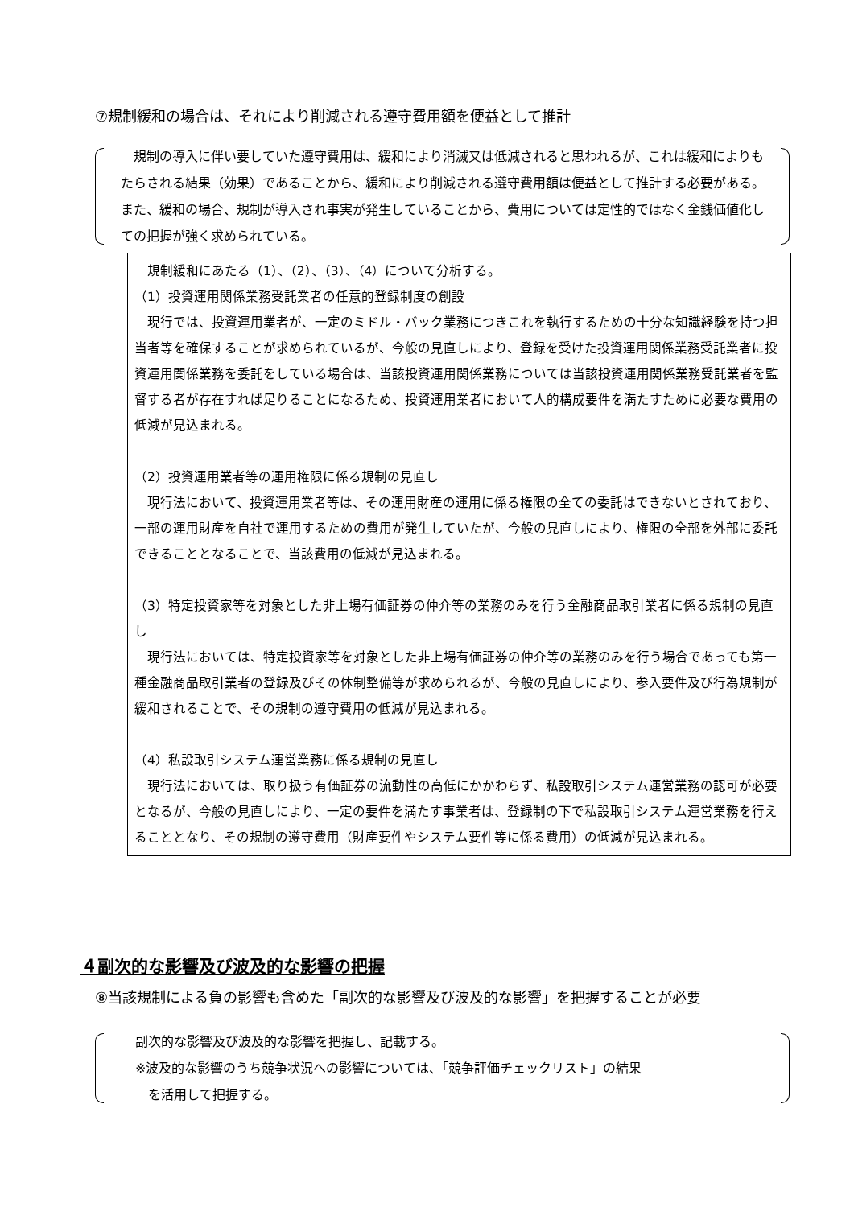⑦規制緩和の場合は、それにより削減される遵守費用額を便益として推計
　規制の導入に伴い要していた遵守費用は、緩和により消滅又は低減されると思われるが、これは緩和によりもたらされる結果（効果）であることから、緩和により削減される遵守費用額は便益として推計する必要がある。また、緩和の場合、規制が導入され事実が発生していることから、費用については定性的ではなく金銭価値化しての把握が強く求められている。
　規制緩和にあたる（1）、（2）、（3）、（4）について分析する。
（1）投資運用関係業務受託業者の任意的登録制度の創設
　現行では、投資運用業者が、一定のミドル・バック業務につきこれを執行するための十分な知識経験を持つ担当者等を確保することが求められているが、今般の見直しにより、登録を受けた投資運用関係業務受託業者に投資運用関係業務を委託をしている場合は、当該投資運用関係業務については当該投資運用関係業務受託業者を監督する者が存在すれば足りることになるため、投資運用業者において人的構成要件を満たすために必要な費用の低減が見込まれる。
（2）投資運用業者等の運用権限に係る規制の見直し
　現行法において、投資運用業者等は、その運用財産の運用に係る権限の全ての委託はできないとされており、一部の運用財産を自社で運用するための費用が発生していたが、今般の見直しにより、権限の全部を外部に委託できることとなることで、当該費用の低減が見込まれる。
（3）特定投資家等を対象とした非上場有価証券の仲介等の業務のみを行う金融商品取引業者に係る規制の見直し
　現行法においては、特定投資家等を対象とした非上場有価証券の仲介等の業務のみを行う場合であっても第一種金融商品取引業者の登録及びその体制整備等が求められるが、今般の見直しにより、参入要件及び行為規制が緩和されることで、その規制の遵守費用の低減が見込まれる。
（4）私設取引システム運営業務に係る規制の見直し
　現行法においては、取り扱う有価証券の流動性の高低にかかわらず、私設取引システム運営業務の認可が必要となるが、今般の見直しにより、一定の要件を満たす事業者は、登録制の下で私設取引システム運営業務を行えることとなり、その規制の遵守費用（財産要件やシステム要件等に係る費用）の低減が見込まれる。
４副次的な影響及び波及的な影響の把握
⑧当該規制による負の影響も含めた「副次的な影響及び波及的な影響」を把握することが必要
副次的な影響及び波及的な影響を把握し、記載する。
※波及的な影響のうち競争状況への影響については、「競争評価チェックリスト」の結果
　を活用して把握する。